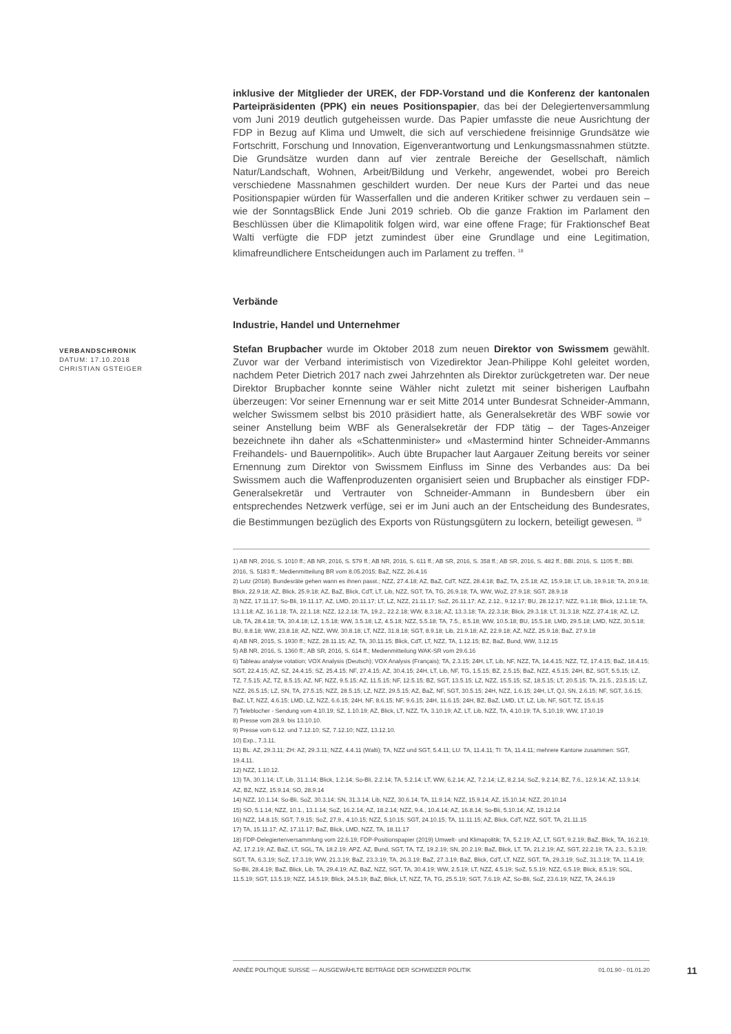VERBANDSCHRONIK
DATUM: 17.10.2018
CHRISTIAN GSTEIGER
inklusive der Mitglieder der UREK, der FDP-Vorstand und die Konferenz der kantonalen Parteipräsidenten (PPK) ein neues Positionspapier, das bei der Delegiertenversammlung vom Juni 2019 deutlich gutgeheissen wurde. Das Papier umfasste die neue Ausrichtung der FDP in Bezug auf Klima und Umwelt, die sich auf verschiedene freisinnige Grundsätze wie Fortschritt, Forschung und Innovation, Eigenverantwortung und Lenkungsmassnahmen stützte. Die Grundsätze wurden dann auf vier zentrale Bereiche der Gesellschaft, nämlich Natur/Landschaft, Wohnen, Arbeit/Bildung und Verkehr, angewendet, wobei pro Bereich verschiedene Massnahmen geschildert wurden. Der neue Kurs der Partei und das neue Positionspapier würden für Wasserfallen und die anderen Kritiker schwer zu verdauen sein – wie der SonntagsBlick Ende Juni 2019 schrieb. Ob die ganze Fraktion im Parlament den Beschlüssen über die Klimapolitik folgen wird, war eine offene Frage; für Fraktionschef Beat Walti verfügte die FDP jetzt zumindest über eine Grundlage und eine Legitimation, klimafreundlichere Entscheidungen auch im Parlament zu treffen. <sup>18</sup>
Verbände
Industrie, Handel und Unternehmer
Stefan Brupbacher wurde im Oktober 2018 zum neuen Direktor von Swissmem gewählt. Zuvor war der Verband interimistisch von Vizedirektor Jean-Philippe Kohl geleitet worden, nachdem Peter Dietrich 2017 nach zwei Jahrzehnten als Direktor zurückgetreten war. Der neue Direktor Brupbacher konnte seine Wähler nicht zuletzt mit seiner bisherigen Laufbahn überzeugen: Vor seiner Ernennung war er seit Mitte 2014 unter Bundesrat Schneider-Ammann, welcher Swissmem selbst bis 2010 präsidiert hatte, als Generalsekretär des WBF sowie vor seiner Anstellung beim WBF als Generalsekretär der FDP tätig – der Tages-Anzeiger bezeichnete ihn daher als «Schattenminister» und «Mastermind hinter Schneider-Ammanns Freihandels- und Bauernpolitik». Auch übte Brupacher laut Aargauer Zeitung bereits vor seiner Ernennung zum Direktor von Swissmem Einfluss im Sinne des Verbandes aus: Da bei Swissmem auch die Waffenproduzenten organisiert seien und Brupbacher als einstiger FDP-Generalsekretär und Vertrauter von Schneider-Ammann in Bundesbern über ein entsprechendes Netzwerk verfüge, sei er im Juni auch an der Entscheidung des Bundesrates, die Bestimmungen bezüglich des Exports von Rüstungsgütern zu lockern, beteiligt gewesen. <sup>19</sup>
1) AB NR, 2016, S. 1010 ff.; AB NR, 2016, S. 579 ff.; AB NR, 2016, S. 611 ff.; AB SR, 2016, S. 358 ff.; AB SR, 2016, S. 482 ff.; BBl. 2016, S. 1105 ff.; BBl. 2016, S. 5183 ff.; Medienmitteilung BR vom 8.05.2015; BaZ, NZZ, 26.4.16
2) Lutz (2018). Bundesräte gehen wann es ihnen passt.; NZZ, 27.4.18; AZ, BaZ, CdT, NZZ, 28.4.18; BaZ, TA, 2.5.18; AZ, 15.9.18; LT, Lib, 19.9.18; TA, 20.9.18; Blick, 22.9.18; AZ, Blick, 25.9.18; AZ, BaZ, Blick, CdT, LT, Lib, NZZ, SGT, TA, TG, 26.9.18; TA, WW, WoZ, 27.9.18; SGT, 28.9.18
3) NZZ, 17.11.17; So-Bli, 19.11.17; AZ, LMD, 20.11.17; LT, LZ, NZZ, 21.11.17; SoZ, 26.11.17; AZ, 2.12., 9.12.17; BU, 28.12.17; NZZ, 9.1.18; Blick, 12.1.18; TA, 13.1.18; AZ, 16.1.18; TA, 22.1.18; NZZ, 12.2.18; TA, 19.2., 22.2.18; WW, 8.3.18; AZ, 13.3.18; TA, 22.3.18; Blick, 29.3.18; LT, 31.3.18; NZZ, 27.4.18; AZ, LZ, Lib, TA, 28.4.18; TA, 30.4.18; LZ, 1.5.18; WW, 3.5.18; LZ, 4.5.18; NZZ, 5.5.18; TA, 7.5., 8.5.18; WW, 10.5.18; BU, 15.5.18; LMD, 29.5.18; LMD, NZZ, 30.5.18; BU, 8.8.18; WW, 23.8.18; AZ, NZZ, WW, 30.8.18; LT, NZZ, 31.8.18; SGT, 8.9.18; Lib, 21.9.18; AZ, 22.9.18; AZ, NZZ, 25.9.18; BaZ, 27.9.18
4) AB NR, 2015, S. 1930 ff.; NZZ, 28.11.15; AZ, TA, 30.11.15; Blick, CdT, LT, NZZ, TA, 1.12.15; BZ, BaZ, Bund, WW, 3.12.15
5) AB NR, 2016, S. 1360 ff.; AB SR, 2016, S. 614 ff.; Medienmitteilung WAK-SR vom 29.6.16
6) Tableau analyse votation; VOX Analysis (Deutsch); VOX Analysis (Français); TA, 2.3.15; 24H, LT, Lib, NF, NZZ, TA, 14.4.15; NZZ, TZ, 17.4.15; BaZ, 18.4.15; SGT, 22.4.15; AZ, SZ, 24.4.15; SZ, 25.4.15; NF, 27.4.15; AZ, 30.4.15; 24H, LT, Lib, NF, TG, 1.5.15; BZ, 2.5.15; BaZ, NZZ, 4.5.15; 24H, BZ, SGT, 5.5.15; LZ, TZ, 7.5.15; AZ, TZ, 8.5.15; AZ, NF, NZZ, 9.5.15; AZ, 11.5.15; NF, 12.5.15; BZ, SGT, 13.5.15; LZ, NZZ, 15.5.15; SZ, 18.5.15; LT, 20.5.15; TA, 21.5., 23.5.15; LZ, NZZ, 26.5.15; LZ, SN, TA, 27.5.15; NZZ, 28.5.15; LZ, NZZ, 29.5.15; AZ, BaZ, NF, SGT, 30.5.15; 24H, NZZ, 1.6.15; 24H, LT, QJ, SN, 2.6.15; NF, SGT, 3.6.15; BaZ, LT, NZZ, 4.6.15; LMD, LZ, NZZ, 6.6.15; 24H, NF, 8.6.15; NF, 9.6.15; 24H, 11.6.15; 24H, BZ, BaZ, LMD, LT, LZ, Lib, NF, SGT, TZ, 15.6.15
7) Teleblocher - Sendung vom 4.10.19; SZ, 1.10.19; AZ, Blick, LT, NZZ, TA, 3.10.19; AZ, LT, Lib, NZZ, TA, 4.10.19; TA, 5.10.19; WW, 17.10.19
8) Presse vom 28.9. bis 13.10.10.
9) Presse vom 6.12. und 7.12.10; SZ, 7.12.10; NZZ, 13.12.10.
10) Exp., 7.3.11.
11) BL: AZ, 29.3.11; ZH: AZ, 29.3.11; NZZ, 4.4.11 (Walti); TA, NZZ und SGT, 5.4.11; LU: TA, 11.4.11; TI: TA, 11.4.11; mehrere Kantone zusammen: SGT, 19.4.11.
12) NZZ, 1.10.12.
13) TA, 30.1.14; LT, Lib, 31.1.14; Blick, 1.2.14; So-Bli, 2.2.14; TA, 5.2.14; LT, WW, 6.2.14; AZ, 7.2.14; LZ, 8.2.14; SoZ, 9.2.14; BZ, 7.6., 12.9.14; AZ, 13.9.14; AZ, BZ, NZZ, 15.9.14; SO, 28.9.14
14) NZZ, 10.1.14; So-Bli, SoZ, 30.3.14; SN, 31.3.14; Lib, NZZ, 30.6.14; TA, 11.9.14; NZZ, 15.9.14; AZ, 15.10.14; NZZ, 20.10.14
15) SO, 5.1.14; NZZ, 10.1., 13.1.14; SoZ, 16.2.14; AZ, 18.2.14; NZZ, 9.4., 10.4.14; AZ, 16.8.14; So-Bli, 5.10.14; AZ, 19.12.14
16) NZZ, 14.8.15; SGT, 7.9.15; SoZ, 27.9., 4.10.15; NZZ, 5.10.15; SGT, 24.10.15; TA, 11.11.15; AZ, Blick, CdT, NZZ, SGT, TA, 21.11.15
17) TA, 15.11.17; AZ, 17.11.17; BaZ, Blick, LMD, NZZ, TA, 18.11.17
18) FDP-Delegiertenversammlung vom 22.6.19; FDP-Positionspapier (2019) Umwelt- und Klimapolitik; TA, 5.2.19; AZ, LT, SGT, 9.2.19; BaZ, Blick, TA, 16.2.19; AZ, 17.2.19; AZ, BaZ, LT, SGL, TA, 18.2.19; APZ, AZ, Bund, SGT, TA, TZ, 19.2.19; SN, 20.2.19; BaZ, Blick, LT, TA, 21.2.19; AZ, SGT, 22.2.19; TA, 2.3., 5.3.19; SGT, TA, 6.3.19; SoZ, 17.3.19; WW, 21.3.19; BaZ, 23.3.19; TA, 26.3.19; BaZ, 27.3.19; BaZ, Blick, CdT, LT, NZZ, SGT, TA, 29.3.19; SoZ, 31.3.19; TA, 11.4.19; So-Bli, 28.4.19; BaZ, Blick, Lib, TA, 29.4.19; AZ, BaZ, NZZ, SGT, TA, 30.4.19; WW, 2.5.19; LT, NZZ, 4.5.19; SoZ, 5.5.19; NZZ, 6.5.19; Blick, 8.5.19; SGL, 11.5.19; SGT, 13.5.19; NZZ, 14.5.19; Blick, 24.5.19; BaZ, Blick, LT, NZZ, TA, TG, 25.5.19; SGT, 7.6.19; AZ, So-Bli, SoZ, 23.6.19; NZZ, TA, 24.6.19
ANNÉE POLITIQUE SUISSE — AUSGEWÄHLTE BEITRÄGE DER SCHWEIZER POLITIK 01.01.90 - 01.01.20
11